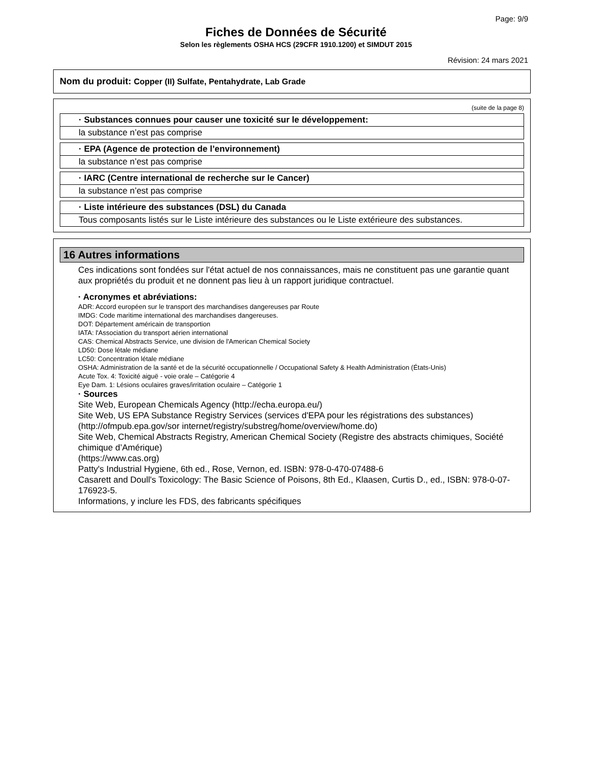Page: 9/9
Fiches de Données de Sécurité
Selon les règlements OSHA HCS (29CFR 1910.1200) et SIMDUT 2015
Révision: 24 mars 2021
Nom du produit: Copper (II) Sulfate, Pentahydrate, Lab Grade
(suite de la page 8)
· Substances connues pour causer une toxicité sur le développement:
la substance n’est pas comprise
· EPA (Agence de protection de l’environnement)
la substance n’est pas comprise
· IARC (Centre international de recherche sur le Cancer)
la substance n’est pas comprise
· Liste intérieure des substances (DSL) du Canada
Tous composants listés sur le Liste intérieure des substances ou le Liste extérieure des substances.
16 Autres informations
Ces indications sont fondées sur l'état actuel de nos connaissances, mais ne constituent pas une garantie quant aux propriétés du produit et ne donnent pas lieu à un rapport juridique contractuel.
· Acronymes et abréviations:
ADR: Accord européen sur le transport des marchandises dangereuses par Route
IMDG: Code maritime international des marchandises dangereuses.
DOT: Département américain de transportion
IATA: l'Association du transport aérien international
CAS: Chemical Abstracts Service, une division de l'American Chemical Society
LD50: Dose létale médiane
LC50: Concentration létale médiane
OSHA: Administration de la santé et de la sécurité occupationnelle / Occupational Safety & Health Administration (États-Unis)
Acute Tox. 4: Toxicité aiguë - voie orale – Catégorie 4
Eye Dam. 1: Lésions oculaires graves/irritation oculaire – Catégorie 1
· Sources
Site Web, European Chemicals Agency (http://echa.europa.eu/)
Site Web, US EPA Substance Registry Services (services d'EPA pour les régistrations des substances) (http://ofmpub.epa.gov/sor internet/registry/substreg/home/overview/home.do)
Site Web, Chemical Abstracts Registry, American Chemical Society (Registre des abstracts chimiques, Société chimique d’Amérique)
(https://www.cas.org)
Patty's Industrial Hygiene, 6th ed., Rose, Vernon, ed. ISBN: 978-0-470-07488-6
Casarett and Doull's Toxicology: The Basic Science of Poisons, 8th Ed., Klaasen, Curtis D., ed., ISBN: 978-0-07-176923-5.
Informations, y inclure les FDS, des fabricants spécifiques